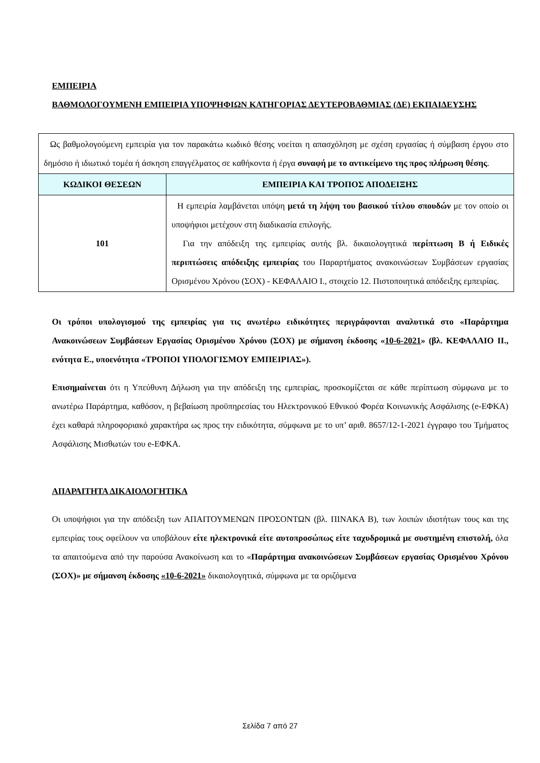ΕΜΠΕΙΡΙΑ
ΒΑΘΜΟΛΟΓΟΥΜΕΝΗ ΕΜΠΕΙΡΙΑ ΥΠΟΨΗΦΙΩΝ ΚΑΤΗΓΟΡΙΑΣ ΔΕΥΤΕΡΟΒΑΘΜΙΑΣ (ΔΕ) ΕΚΠΑΙΔΕΥΣΗΣ
| Ως βαθμολογούμενη εμπειρία για τον παρακάτω κωδικό θέσης νοείται η απασχόληση με σχέση εργασίας ή σύμβαση έργου στο δημόσιο ή ιδιωτικό τομέα ή άσκηση επαγγέλματος σε καθήκοντα ή έργα συναφή με το αντικείμενο της προς πλήρωση θέσης . | |
| ΚΩΔΙΚΟΙ ΘΕΣΕΩΝ | ΕΜΠΕΙΡΙΑ ΚΑΙ ΤΡΟΠΟΣ ΑΠΟΔΕΙΞΗΣ |
| 101 | Η εμπειρία λαμβάνεται υπόψη μετά τη λήψη του βασικού τίτλου σπουδών με τον οποίο οι υποψήφιοι μετέχουν στη διαδικασία επιλογής. Για την απόδειξη της εμπειρίας αυτής βλ. δικαιολογητικά περίπτωση Β ή Ειδικές περιπτώσεις απόδειξης εμπειρίας του Παραρτήματος ανακοινώσεων Συμβάσεων εργασίας Ορισμένου Χρόνου (ΣΟΧ) - ΚΕΦΑΛΑΙΟ Ι., στοιχείο 12. Πιστοποιητικά απόδειξης εμπειρίας. |
Οι τρόποι υπολογισμού της εμπειρίας για τις ανωτέρω ειδικότητες περιγράφονται αναλυτικά στο «Παράρτημα Ανακοινώσεων Συμβάσεων Εργασίας Ορισμένου Χρόνου (ΣΟΧ) με σήμανση έκδοσης «10-6-2021» (βλ. ΚΕΦΑΛΑΙΟ ΙΙ., ενότητα Ε., υποενότητα «ΤΡΟΠΟΙ ΥΠΟΛΟΓΙΣΜΟΥ ΕΜΠΕΙΡΙΑΣ»).
Επισημαίνεται ότι η Υπεύθυνη Δήλωση για την απόδειξη της εμπειρίας, προσκομίζεται σε κάθε περίπτωση σύμφωνα με το ανωτέρω Παράρτημα, καθόσον, η βεβαίωση προϋπηρεσίας του Ηλεκτρονικού Εθνικού Φορέα Κοινωνικής Ασφάλισης (e-ΕΦΚΑ) έχει καθαρά πληροφοριακό χαρακτήρα ως προς την ειδικότητα, σύμφωνα με το υπ’ αριθ. 8657/12-1-2021 έγγραφο του Τμήματος Ασφάλισης Μισθωτών του e-ΕΦΚΑ.
ΑΠΑΡΑΙΤΗΤΑ ΔΙΚΑΙΟΛΟΓΗΤΙΚΑ
Οι υποψήφιοι για την απόδειξη των ΑΠΑΙΤΟΥΜΕΝΩΝ ΠΡΟΣΟΝΤΩΝ (βλ. ΠΙΝΑΚΑ Β), των λοιπών ιδιοτήτων τους και της εμπειρίας τους οφείλουν να υποβάλουν είτε ηλεκτρονικά είτε αυτοπροσώπως είτε ταχυδρομικά με συστημένη επιστολή, όλα τα απαιτούμενα από την παρούσα Ανακοίνωση και το «Παράρτημα ανακοινώσεων Συμβάσεων εργασίας Ορισμένου Χρόνου (ΣΟΧ)» με σήμανση έκδοσης «10-6-2021» δικαιολογητικά, σύμφωνα με τα οριζόμενα
Σελίδα 7 από 27